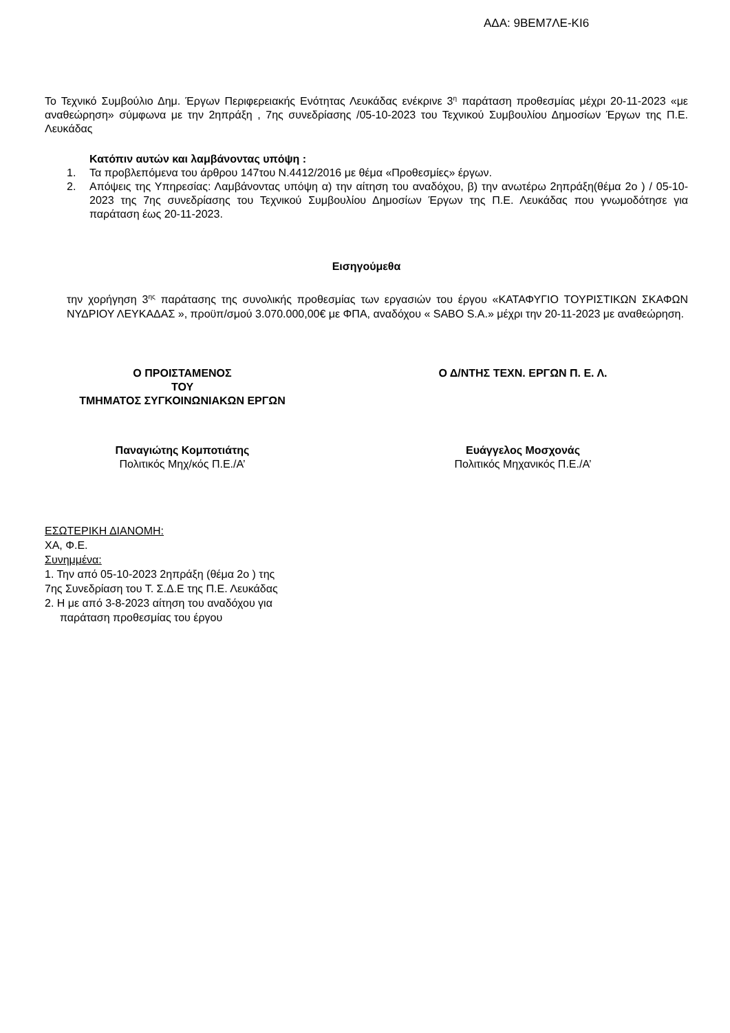ΑΔΑ: 9ΒΕΜ7ΛΕ-ΚΙ6
Το Τεχνικό Συμβούλιο Δημ. Έργων Περιφερειακής Ενότητας Λευκάδας ενέκρινε 3<sup>η</sup> παράταση προθεσμίας μέχρι 20-11-2023 «με αναθεώρηση» σύμφωνα με την 2ηπράξη , 7ης συνεδρίασης /05-10-2023 του Τεχνικού Συμβουλίου Δημοσίων Έργων της Π.Ε. Λευκάδας
Κατόπιν αυτών και λαμβάνοντας υπόψη :
1. Τα προβλεπόμενα του άρθρου 147του Ν.4412/2016 με θέμα «Προθεσμίες» έργων.
2. Απόψεις της Υπηρεσίας: Λαμβάνοντας υπόψη α) την αίτηση του αναδόχου, β) την ανωτέρω 2ηπράξη(θέμα 2ο ) / 05-10-2023 της 7ης συνεδρίασης του Τεχνικού Συμβουλίου Δημοσίων Έργων της Π.Ε. Λευκάδας που γνωμοδότησε για παράταση έως 20-11-2023.
Εισηγούμεθα
την χορήγηση 3<sup>ης</sup> παράτασης της συνολικής προθεσμίας των εργασιών του έργου «ΚΑΤΑΦΥΓΙΟ ΤΟΥΡΙΣΤΙΚΩΝ ΣΚΑΦΩΝ ΝΥΔΡΙΟΥ ΛΕΥΚΑΔΑΣ », προϋπ/σμού 3.070.000,00€ με ΦΠΑ, αναδόχου « SABO S.A.» μέχρι την 20-11-2023 με αναθεώρηση.
Ο ΠΡΟΙΣΤΑΜΕΝΟΣ
ΤΟΥ
ΤΜΗΜΑΤΟΣ ΣΥΓΚΟΙΝΩΝΙΑΚΩΝ ΕΡΓΩΝ
Ο Δ/ΝΤΗΣ ΤΕΧΝ. ΕΡΓΩΝ Π. Ε. Λ.
Παναγιώτης Κομποτιάτης
Πολιτικός Μηχ/κός Π.Ε./Α’
Ευάγγελος Μοσχονάς
Πολιτικός Μηχανικός Π.Ε./Α’
ΕΣΩΤΕΡΙΚΗ ΔΙΑΝΟΜΗ:
ΧΑ, Φ.Ε.
Συνημμένα:
1. Την από 05-10-2023 2ηπράξη (θέμα 2ο ) της
7ης Συνεδρίαση του Τ. Σ.Δ.Ε της Π.Ε. Λευκάδας
2. Η με από 3-8-2023 αίτηση του αναδόχου για
παράταση προθεσμίας του έργου